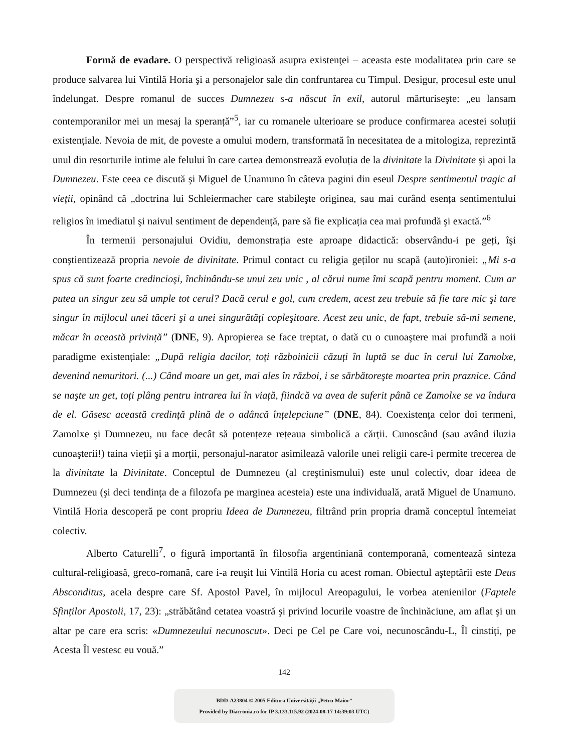Formă de evadare. O perspectivă religioasă asupra existenţei – aceasta este modalitatea prin care se produce salvarea lui Vintilă Horia şi a personajelor sale din confruntarea cu Timpul. Desigur, procesul este unul îndelungat. Despre romanul de succes Dumnezeu s-a născut în exil, autorul mărturiseşte: „eu lansam contemporanilor mei un mesaj la speranță”<sup>5</sup>, iar cu romanele ulterioare se produce confirmarea acestei soluții existențiale. Nevoia de mit, de poveste a omului modern, transformată în necesitatea de a mitologiza, reprezintă unul din resorturile intime ale felului în care cartea demonstrează evoluția de la divinitate la Divinitate şi apoi la Dumnezeu. Este ceea ce discută şi Miguel de Unamuno în câteva pagini din eseul Despre sentimentul tragic al vieții, opinând că „doctrina lui Schleiermacher care stabileşte originea, sau mai curând esența sentimentului religios în imediatul şi naivul sentiment de dependență, pare să fie explicația cea mai profundă şi exactă.”<sup>6</sup>
În termenii personajului Ovidiu, demonstrația este aproape didactică: observându-i pe geți, îşi conştientizează propria nevoie de divinitate. Primul contact cu religia geților nu scapă (auto)ironiei: „Mi s-a spus că sunt foarte credincioşi, închinându-se unui zeu unic , al cărui nume îmi scapă pentru moment. Cum ar putea un singur zeu să umple tot cerul? Dacă cerul e gol, cum credem, acest zeu trebuie să fie tare mic şi tare singur în mijlocul unei tăceri şi a unei singurătăți copleşitoare. Acest zeu unic, de fapt, trebuie să-mi semene, măcar în această privință” (DNE, 9). Apropierea se face treptat, o dată cu o cunoaştere mai profundă a noii paradigme existențiale: „După religia dacilor, toți războinicii căzuți în luptă se duc în cerul lui Zamolxe, devenind nemuritori. (...) Când moare un get, mai ales în război, i se sărbătoreşte moartea prin praznice. Când se naşte un get, toți plâng pentru intrarea lui în viață, fiindcă va avea de suferit până ce Zamolxe se va îndura de el. Găsesc această credință plină de o adâncă înțelepciune” (DNE, 84). Coexistența celor doi termeni, Zamolxe şi Dumnezeu, nu face decât să potențeze rețeaua simbolică a cărții. Cunoscând (sau având iluzia cunoaşterii!) taina vieții şi a morții, personajul-narator asimilează valorile unei religii care-i permite trecerea de la divinitate la Divinitate. Conceptul de Dumnezeu (al creştinismului) este unul colectiv, doar ideea de Dumnezeu (şi deci tendința de a filozofa pe marginea acesteia) este una individuală, arată Miguel de Unamuno. Vintilă Horia descoperă pe cont propriu Ideea de Dumnezeu, filtrând prin propria dramă conceptul întemeiat colectiv.
Alberto Caturelli<sup>7</sup>, o figură importantă în filosofia argentiniană contemporană, comentează sinteza cultural-religioasă, greco-romană, care i-a reuşit lui Vintilă Horia cu acest roman. Obiectul aşteptării este Deus Absconditus, acela despre care Sf. Apostol Pavel, în mijlocul Areopagului, le vorbea atenienilor (Faptele Sfinților Apostoli, 17, 23): „străbătând cetatea voastră şi privind locurile voastre de închinăciune, am aflat şi un altar pe care era scris: «Dumnezeului necunoscut». Deci pe Cel pe Care voi, necunoscându-L, Îl cinstiți, pe Acesta Îl vestesc eu vouă.”
142
BDD-A23804 © 2005 Editura Universităţii „Petru Maior”
Provided by Diacronia.ro for IP 3.133.115.92 (2024-08-17 14:39:03 UTC)